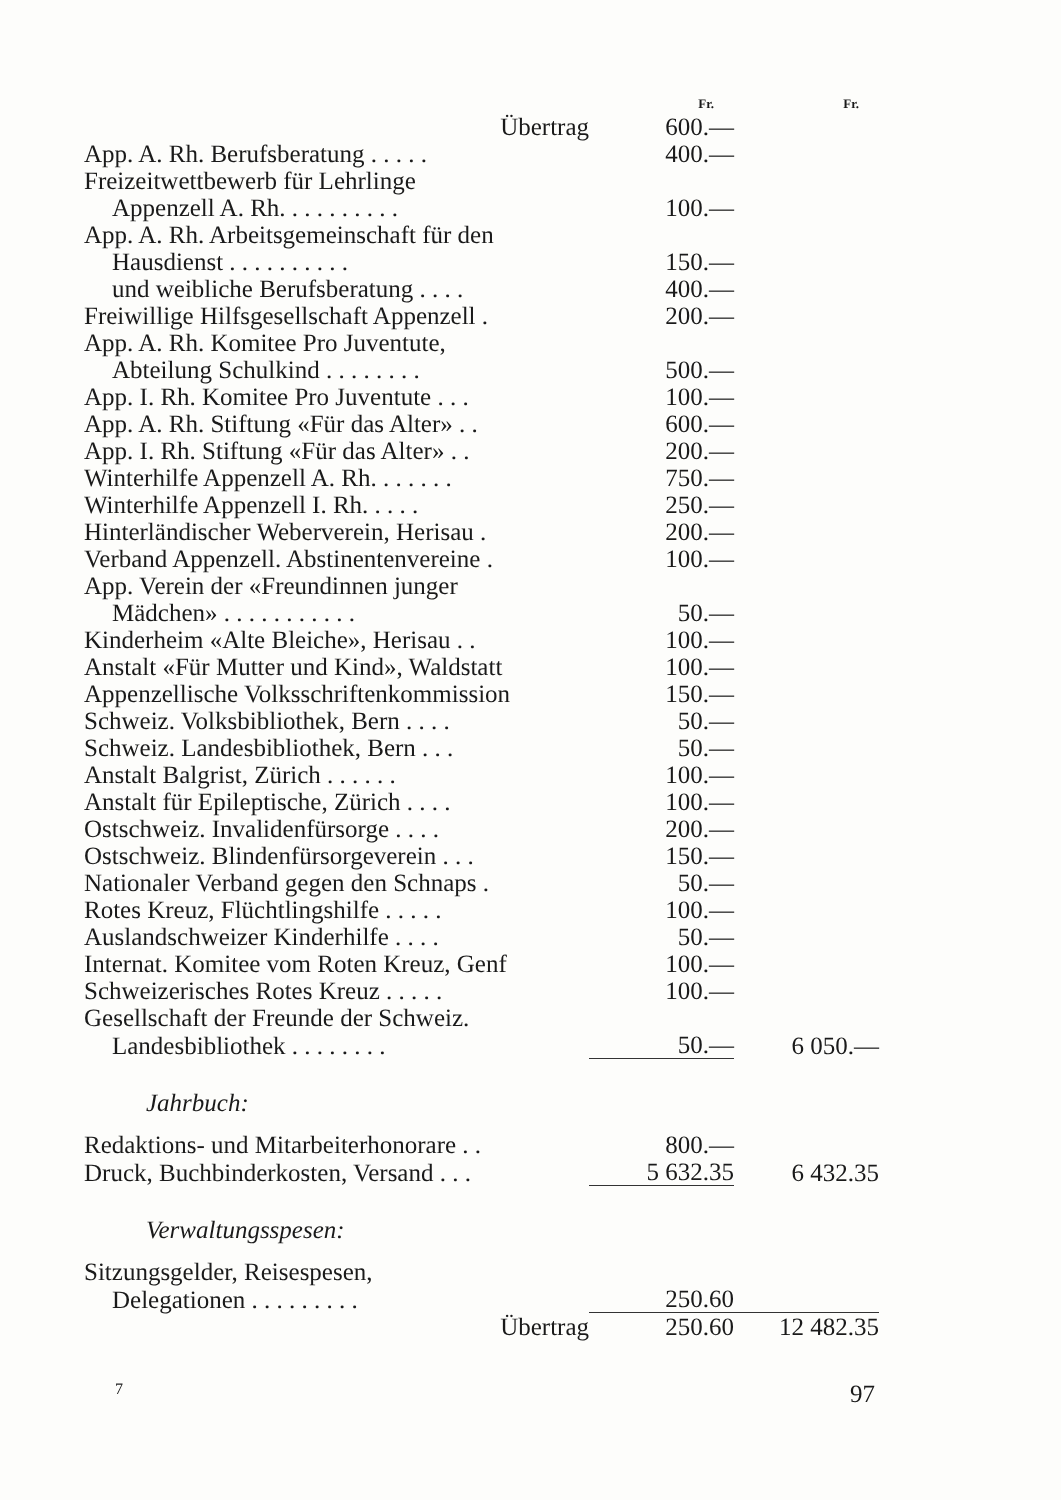| | Fr. | Fr. |
| Übertrag | 600.— | |
| App. A. Rh. Berufsberatung . . . . . | 400.— | |
| Freizeitwettbewerb für Lehrlinge | | |
| Appenzell A. Rh. . . . . . . . . . | 100.— | |
| App. A. Rh. Arbeitsgemeinschaft für den | | |
| Hausdienst . . . . . . . . . . | 150.— | |
| und weibliche Berufsberatung . . . . | 400.— | |
| Freiwillige Hilfsgesellschaft Appenzell . | 200.— | |
| App. A. Rh. Komitee Pro Juventute, | | |
| Abteilung Schulkind . . . . . . . . | 500.— | |
| App. I. Rh. Komitee Pro Juventute . . . | 100.— | |
| App. A. Rh. Stiftung «Für das Alter» . . | 600.— | |
| App. I. Rh. Stiftung «Für das Alter» . . | 200.— | |
| Winterhilfe Appenzell A. Rh. . . . . . . | 750.— | |
| Winterhilfe Appenzell I. Rh. . . . . | 250.— | |
| Hinterländischer Weberverein, Herisau . | 200.— | |
| Verband Appenzell. Abstinentenvereine . | 100.— | |
| App. Verein der «Freundinnen junger | | |
| Mädchen» . . . . . . . . . . . | 50.— | |
| Kinderheim «Alte Bleiche», Herisau . . | 100.— | |
| Anstalt «Für Mutter und Kind», Waldstatt | 100.— | |
| Appenzellische Volksschriftenkommission | 150.— | |
| Schweiz. Volksbibliothek, Bern . . . . | 50.— | |
| Schweiz. Landesbibliothek, Bern . . . | 50.— | |
| Anstalt Balgrist, Zürich . . . . . . | 100.— | |
| Anstalt für Epileptische, Zürich . . . . | 100.— | |
| Ostschweiz. Invalidenfürsorge . . . . | 200.— | |
| Ostschweiz. Blindenfürsorgeverein . . . | 150.— | |
| Nationaler Verband gegen den Schnaps . | 50.— | |
| Rotes Kreuz, Flüchtlingshilfe . . . . . | 100.— | |
| Auslandschweizer Kinderhilfe . . . . | 50.— | |
| Internat. Komitee vom Roten Kreuz, Genf | 100.— | |
| Schweizerisches Rotes Kreuz . . . . . | 100.— | |
| Gesellschaft der Freunde der Schweiz. | | |
| Landesbibliothek . . . . . . . . | 50.— | 6 050.— |
| Jahrbuch: | | |
| Redaktions- und Mitarbeiterhonorare . . | 800.— | |
| Druck, Buchbinderkosten, Versand . . . | 5 632.35 | 6 432.35 |
| Verwaltungsspesen: | | |
| Sitzungsgelder, Reisespesen, | | |
| Delegationen . . . . . . . . . | 250.60 | |
| Übertrag | 250.60 | 12 482.35 |
7 97